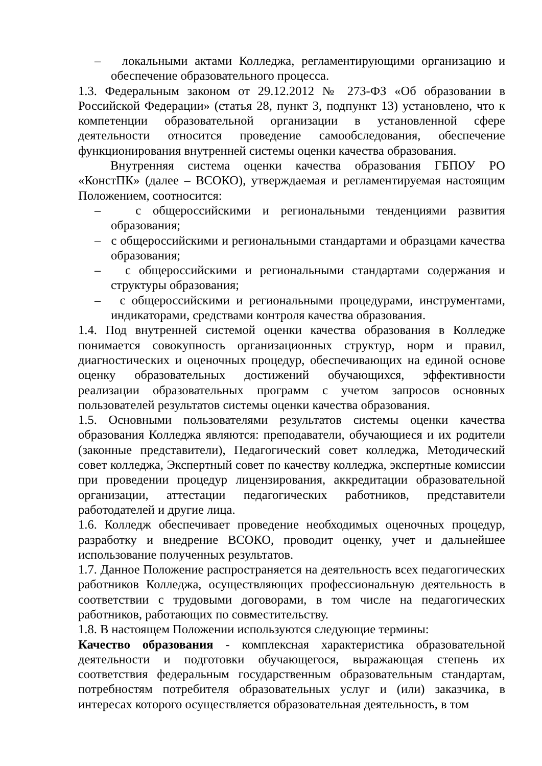– локальными актами Колледжа, регламентирующими организацию и обеспечение образовательного процесса.
1.3. Федеральным законом от 29.12.2012 № 273-ФЗ «Об образовании в Российской Федерации» (статья 28, пункт 3, подпункт 13) установлено, что к компетенции образовательной организации в установленной сфере деятельности относится проведение самообследования, обеспечение функционирования внутренней системы оценки качества образования.
Внутренняя система оценки качества образования ГБПОУ РО «КонстПК» (далее – ВСОКО), утверждаемая и регламентируемая настоящим Положением, соотносится:
– с общероссийскими и региональными тенденциями развития образования;
– с общероссийскими и региональными стандартами и образцами качества образования;
– с общероссийскими и региональными стандартами содержания и структуры образования;
– с общероссийскими и региональными процедурами, инструментами, индикаторами, средствами контроля качества образования.
1.4. Под внутренней системой оценки качества образования в Колледже понимается совокупность организационных структур, норм и правил, диагностических и оценочных процедур, обеспечивающих на единой основе оценку образовательных достижений обучающихся, эффективности реализации образовательных программ с учетом запросов основных пользователей результатов системы оценки качества образования.
1.5. Основными пользователями результатов системы оценки качества образования Колледжа являются: преподаватели, обучающиеся и их родители (законные представители), Педагогический совет колледжа, Методический совет колледжа, Экспертный совет по качеству колледжа, экспертные комиссии при проведении процедур лицензирования, аккредитации образовательной организации, аттестации педагогических работников, представители работодателей и другие лица.
1.6. Колледж обеспечивает проведение необходимых оценочных процедур, разработку и внедрение ВСОКО, проводит оценку, учет и дальнейшее использование полученных результатов.
1.7. Данное Положение распространяется на деятельность всех педагогических работников Колледжа, осуществляющих профессиональную деятельность в соответствии с трудовыми договорами, в том числе на педагогических работников, работающих по совместительству.
1.8. В настоящем Положении используются следующие термины:
Качество образования - комплексная характеристика образовательной деятельности и подготовки обучающегося, выражающая степень их соответствия федеральным государственным образовательным стандартам, потребностям потребителя образовательных услуг и (или) заказчика, в интересах которого осуществляется образовательная деятельность, в том